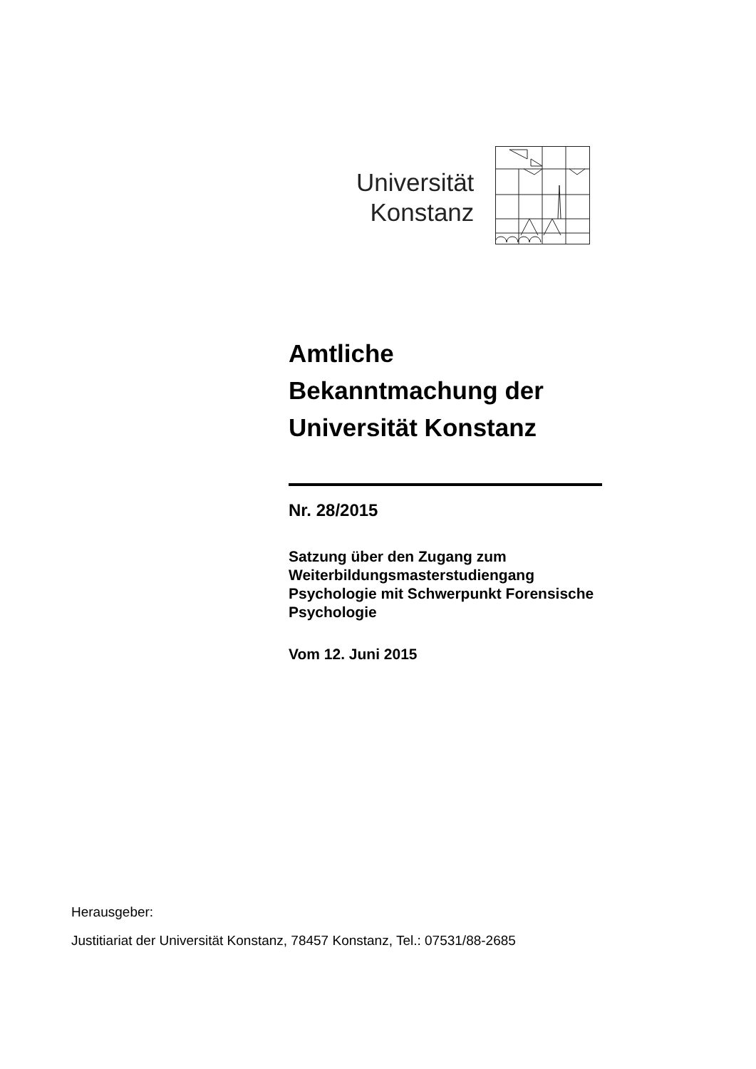Universität
Konstanz
Amtliche
Bekanntmachung der
Universität Konstanz
Nr. 28/2015
Satzung über den Zugang zum Weiterbildungsmasterstudiengang Psychologie mit Schwerpunkt Forensische Psychologie
Vom 12. Juni 2015
Herausgeber:
Justitiariat der Universität Konstanz, 78457 Konstanz, Tel.: 07531/88-2685